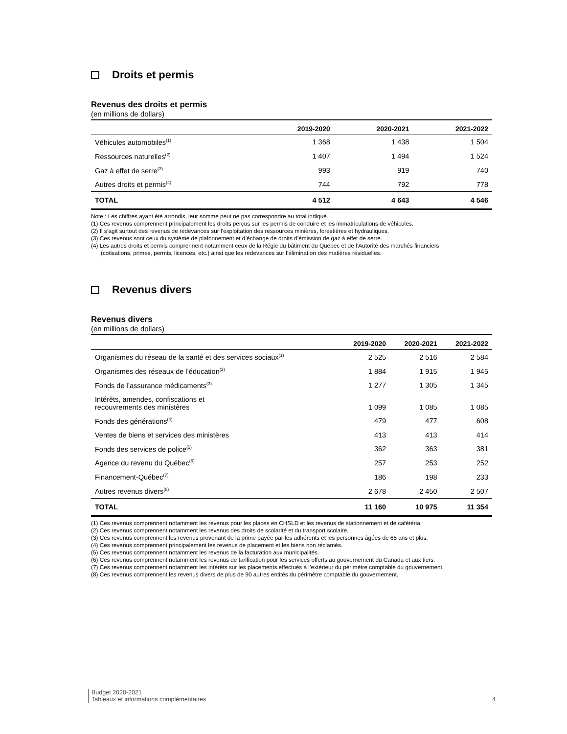Droits et permis
Revenus des droits et permis
(en millions de dollars)
| | 2019-2020 | 2020-2021 | 2021-2022 |
| --- | --- | --- | --- |
| Véhicules automobiles<sup>(1)</sup> | 1 368 | 1 438 | 1 504 |
| Ressources naturelles<sup>(2)</sup> | 1 407 | 1 494 | 1 524 |
| Gaz à effet de serre<sup>(3)</sup> | 993 | 919 | 740 |
| Autres droits et permis<sup>(4)</sup> | 744 | 792 | 778 |
| TOTAL | 4 512 | 4 643 | 4 546 |
Note : Les chiffres ayant été arrondis, leur somme peut ne pas correspondre au total indiqué.
(1) Ces revenus comprennent principalement les droits perçus sur les permis de conduire et les immatriculations de véhicules.
(2) Il s’agit surtout des revenus de redevances sur l’exploitation des ressources minières, forestières et hydrauliques.
(3) Ces revenus sont ceux du système de plafonnement et d’échange de droits d’émission de gaz à effet de serre.
(4) Les autres droits et permis comprennent notamment ceux de la Régie du bâtiment du Québec et de l’Autorité des marchés financiers
(cotisations, primes, permis, licences, etc.) ainsi que les redevances sur l’élimination des matières résiduelles.
Revenus divers
Revenus divers
(en millions de dollars)
| | 2019-2020 | 2020-2021 | 2021-2022 |
| --- | --- | --- | --- |
| Organismes du réseau de la santé et des services sociaux<sup>(1)</sup> | 2 525 | 2 516 | 2 584 |
| Organismes des réseaux de l’éducation<sup>(2)</sup> | 1 884 | 1 915 | 1 945 |
| Fonds de l’assurance médicaments<sup>(3)</sup> | 1 277 | 1 305 | 1 345 |
| Intérêts, amendes, confiscations et recouvrements des ministères | 1 099 | 1 085 | 1 085 |
| Fonds des générations<sup>(4)</sup> | 479 | 477 | 608 |
| Ventes de biens et services des ministères | 413 | 413 | 414 |
| Fonds des services de police<sup>(5)</sup> | 362 | 363 | 381 |
| Agence du revenu du Québec<sup>(6)</sup> | 257 | 253 | 252 |
| Financement-Québec<sup>(7)</sup> | 186 | 198 | 233 |
| Autres revenus divers<sup>(8)</sup> | 2 678 | 2 450 | 2 507 |
| TOTAL | 11 160 | 10 975 | 11 354 |
(1) Ces revenus comprennent notamment les revenus pour les places en CHSLD et les revenus de stationnement et de cafétéria.
(2) Ces revenus comprennent notamment les revenus des droits de scolarité et du transport scolaire.
(3) Ces revenus comprennent les revenus provenant de la prime payée par les adhérents et les personnes âgées de 65 ans et plus.
(4) Ces revenus comprennent principalement les revenus de placement et les biens non réclamés.
(5) Ces revenus comprennent notamment les revenus de la facturation aux municipalités.
(6) Ces revenus comprennent notamment les revenus de tarification pour les services offerts au gouvernement du Canada et aux tiers.
(7) Ces revenus comprennent notamment les intérêts sur les placements effectués à l’extérieur du périmètre comptable du gouvernement.
(8) Ces revenus comprennent les revenus divers de plus de 90 autres entités du périmètre comptable du gouvernement.
Budget 2020-2021
Tableaux et informations complémentaires
4